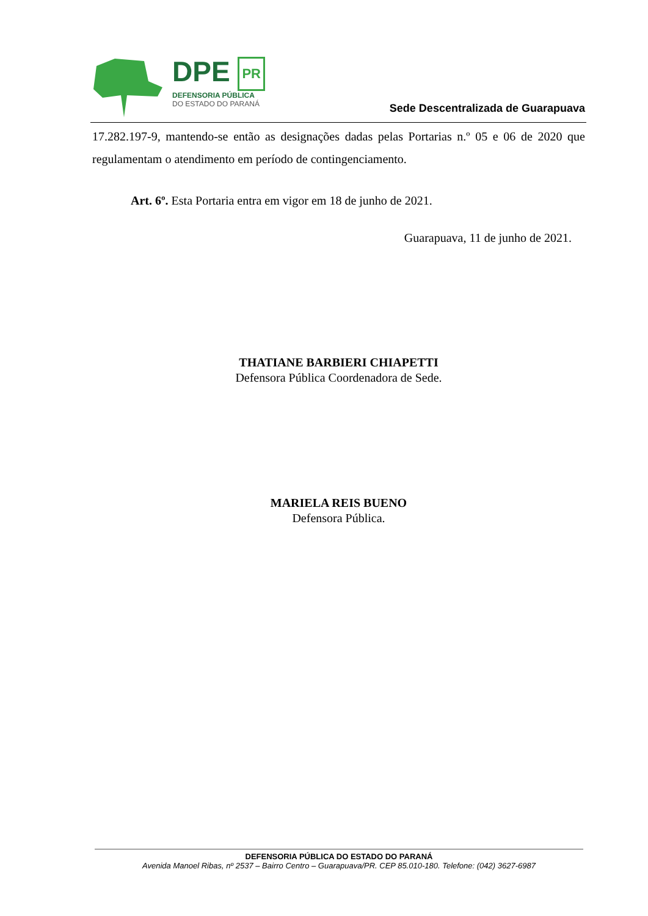DPE PR
DEFENSORIA PÚBLICA
DO ESTADO DO PARANÁ
Sede Descentralizada de Guarapuava
17.282.197-9, mantendo-se então as designações dadas pelas Portarias n.º 05 e 06 de 2020 que regulamentam o atendimento em período de contingenciamento.
Art. 6º. Esta Portaria entra em vigor em 18 de junho de 2021.
Guarapuava, 11 de junho de 2021.
THATIANE BARBIERI CHIAPETTI
Defensora Pública Coordenadora de Sede.
MARIELA REIS BUENO
Defensora Pública.
DEFENSORIA PÚBLICA DO ESTADO DO PARANÁ
Avenida Manoel Ribas, nº 2537 – Bairro Centro – Guarapuava/PR. CEP 85.010-180. Telefone: (042) 3627-6987